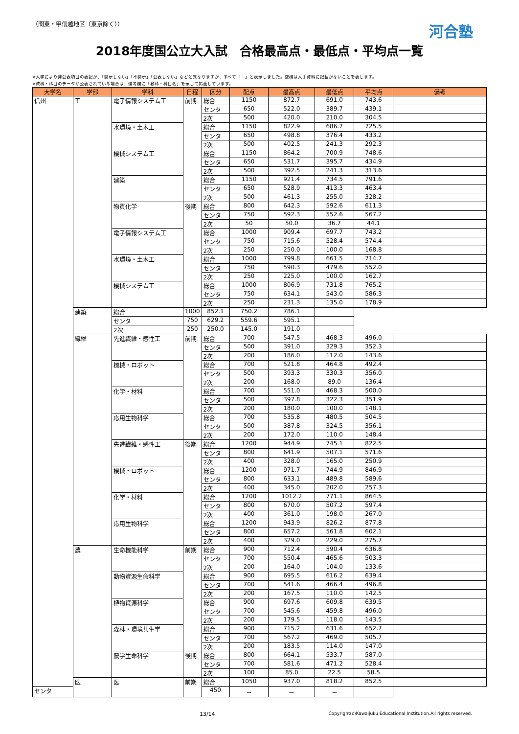（関東・甲信越地区（東京除く））
河合塾
2018年度国公立大入試　合格最高点・最低点・平均点一覧
※大学により非公表項目の表記が、「開示しない」「不開示」「公表しない」などと異なりますが、すべて「－」と表示しました。空欄は入手資料に記載がないことを表します。
※教科・科目のデータが公表されている場合は、備考欄に「教科・科目名」を示して掲載しています。
| 大学名 | 学部 | 学科 | 日程 | 区分 | 配点 | 最高点 | 最低点 | 平均点 | 備考 | |
| --- | --- | --- | --- | --- | --- | --- | --- | --- | --- | --- |
| 信州 | 工 | 電子情報システム工 | 前期 | 総合 | 1150 | 872.7 | 691.0 | 743.6 | | |
| | | | | センタ | 650 | 522.0 | 389.7 | 439.1 | | |
| | | | | 2次 | 500 | 420.0 | 210.0 | 304.5 | | |
| | | 水環境・土木工 | | 総合 | 1150 | 822.9 | 686.7 | 725.5 | | |
| | | | | センタ | 650 | 498.8 | 376.4 | 433.2 | | |
| | | | | 2次 | 500 | 402.5 | 241.3 | 292.3 | | |
| | | 機械システム工 | | 総合 | 1150 | 864.2 | 700.9 | 748.6 | | |
| | | | | センタ | 650 | 531.7 | 395.7 | 434.9 | | |
| | | | | 2次 | 500 | 392.5 | 241.3 | 313.6 | | |
| | | 建築 | | 総合 | 1150 | 921.4 | 734.5 | 791.6 | | |
| | | | | センタ | 650 | 528.9 | 413.3 | 463.4 | | |
| | | | | 2次 | 500 | 461.3 | 255.0 | 328.2 | | |
| | | 物質化学 | 後期 | 総合 | 800 | 642.3 | 592.6 | 611.3 | | |
| | | | | センタ | 750 | 592.3 | 552.6 | 567.2 | | |
| | | | | 2次 | 50 | 50.0 | 36.7 | 44.1 | | |
| | | 電子情報システム工 | | 総合 | 1000 | 909.4 | 697.7 | 743.2 | | |
| | | | | センタ | 750 | 715.6 | 528.4 | 574.4 | | |
| | | | | 2次 | 250 | 250.0 | 100.0 | 168.8 | | |
| | | 水環境・土木工 | | 総合 | 1000 | 799.8 | 661.5 | 714.7 | | |
| | | | | センタ | 750 | 590.3 | 479.6 | 552.0 | | |
| | | | | 2次 | 250 | 225.0 | 100.0 | 162.7 | | |
| | | 機械システム工 | | 総合 | 1000 | 806.9 | 731.8 | 765.2 | | |
| | | | | センタ | 750 | 634.1 | 543.0 | 586.3 | | |
| | | | | 2次 | 250 | 231.3 | 135.0 | 178.9 | | |
| | | 建築 | 総合 | 1000 | 852.1 | 750.2 | 786.1 | | | |
| | | | センタ | 750 | 629.2 | 559.6 | 595.1 | | | |
| | | | 2次 | 250 | 250.0 | 145.0 | 191.0 | | | |
| | | 繊維 | 先進繊維・感性工 | 前期 | 総合 | 700 | 547.5 | 468.3 | 496.0 | |
| | | | | | センタ | 500 | 391.0 | 329.3 | 352.3 | |
| | | | | | 2次 | 200 | 186.0 | 112.0 | 143.6 | |
| | | | 機械・ロボット | | 総合 | 700 | 521.8 | 464.8 | 492.4 | |
| | | | | | センタ | 500 | 393.3 | 330.3 | 356.0 | |
| | | | | | 2次 | 200 | 168.0 | 89.0 | 136.4 | |
| | | | 化学・材料 | | 総合 | 700 | 551.0 | 468.3 | 500.0 | |
| | | | | | センタ | 500 | 397.8 | 322.3 | 351.9 | |
| | | | | | 2次 | 200 | 180.0 | 100.0 | 148.1 | |
| | | | 応用生物科学 | | 総合 | 700 | 535.8 | 480.5 | 504.5 | |
| | | | | | センタ | 500 | 387.8 | 324.5 | 356.1 | |
| | | | | | 2次 | 200 | 172.0 | 110.0 | 148.4 | |
| | | | 先進繊維・感性工 | 後期 | 総合 | 1200 | 944.9 | 745.1 | 822.5 | |
| | | | | | センタ | 800 | 641.9 | 507.1 | 571.6 | |
| | | | | | 2次 | 400 | 328.0 | 165.0 | 250.9 | |
| | | | 機械・ロボット | | 総合 | 1200 | 971.7 | 744.9 | 846.9 | |
| | | | | | センタ | 800 | 633.1 | 489.8 | 589.6 | |
| | | | | | 2次 | 400 | 345.0 | 202.0 | 257.3 | |
| | | | 化学・材料 | | 総合 | 1200 | 1012.2 | 771.1 | 864.5 | |
| | | | | | センタ | 800 | 670.0 | 507.2 | 597.4 | |
| | 2次 | | | | 400 | 361.0 | 198.0 | 267.0 | | |
| | 応用生物科学 | | 総合 | | 1200 | 943.9 | 826.2 | 877.8 | | |
| | | | センタ | | 800 | 657.2 | 561.8 | 602.1 | | |
| | | | 2次 | | 400 | 329.0 | 229.0 | 275.7 | | |
| | 農 | 生命機能科学 | 前期 | 総合 | 900 | 712.4 | 590.4 | 636.8 | | |
| | | | | センタ | 700 | 550.4 | 465.6 | 503.3 | | |
| | | | | 2次 | 200 | 164.0 | 104.0 | 133.6 | | |
| | | 動物資源生命科学 | | 総合 | 900 | 695.5 | 616.2 | 639.4 | | |
| | | | | センタ | 700 | 541.6 | 466.4 | 496.8 | | |
| | | | | 2次 | 200 | 167.5 | 110.0 | 142.5 | | |
| | | 植物資源科学 | | 総合 | 900 | 697.6 | 609.8 | 639.5 | | |
| | | | | センタ | 700 | 545.6 | 459.8 | 496.0 | | |
| | | | | 2次 | 200 | 179.5 | 118.0 | 143.5 | | |
| | | 森林・環境共生学 | | 総合 | 900 | 715.2 | 631.6 | 652.7 | | |
| | | | | センタ | 700 | 567.2 | 469.0 | 505.7 | | |
| | | | | 2次 | 200 | 183.5 | 114.0 | 147.0 | | |
| | | 農学生命科学 | 後期 | 総合 | 800 | 664.1 | 533.7 | 587.0 | | |
| | | | | センタ | 700 | 581.6 | 471.2 | 528.4 | | |
| | | | | 2次 | 100 | 85.0 | 22.5 | 58.5 | | |
| | 医 | 医 | 前期 | 総合 | 1050 | 937.0 | 818.2 | 852.5 | | |
| センタ | | | | 450 | － | － | － | | | |
13/14
Copyright(c)Kawaijuku Educational Institution.All rights reserved.